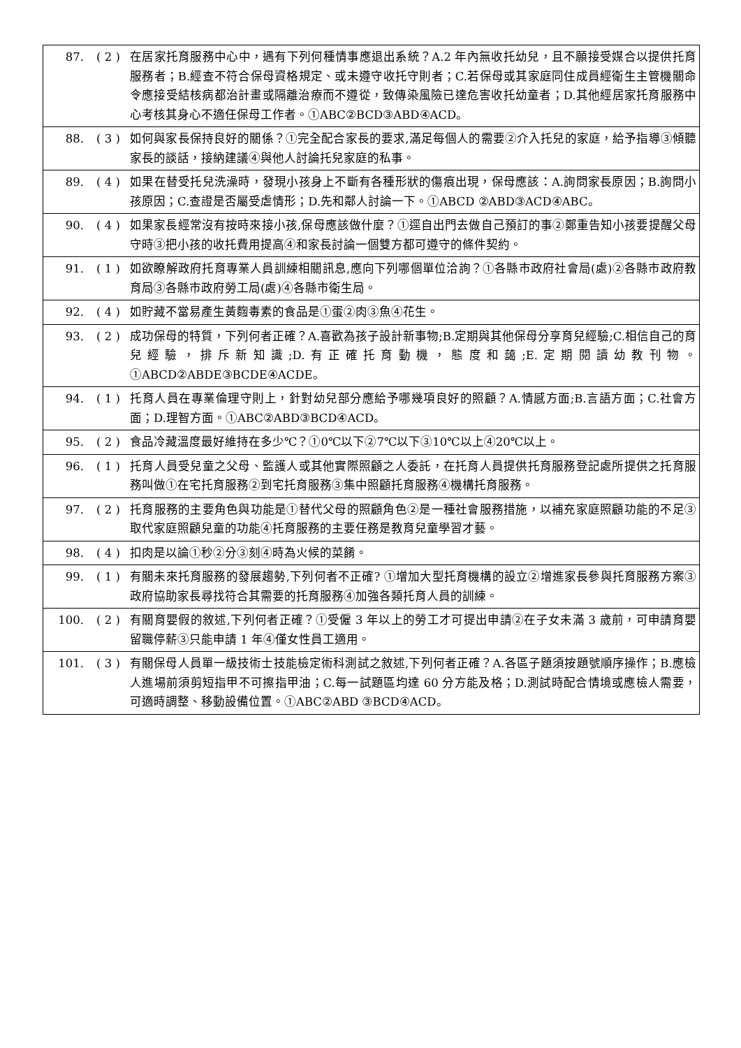| 87. | ( 2 ) | 在居家托育服務中心中，遇有下列何種情事應退出系統？A.2 年內無收托幼兒，且不願接受媒合以提供托育服務者；B.經查不符合保母資格規定、或未遵守收托守則者；C.若保母或其家庭同住成員經衛生主管機關命令應接受結核病都治計畫或隔離治療而不遵從，致傳染風險已達危害收托幼童者；D.其他經居家托育服務中心考核其身心不適任保母工作者。①ABC②BCD③ABD④ACD。 |
| 88. | ( 3 ) | 如何與家長保持良好的關係？①完全配合家長的要求,滿足每個人的需要②介入托兒的家庭，給予指導③傾聽家長的談話，接納建議④與他人討論托兒家庭的私事。 |
| 89. | ( 4 ) | 如果在替受托兒洗澡時，發現小孩身上不斷有各種形狀的傷痕出現，保母應該：A.詢問家長原因；B.詢問小孩原因；C.查證是否屬受虐情形；D.先和鄰人討論一下。①ABCD ②ABD③ACD④ABC。 |
| 90. | ( 4 ) | 如果家長經常沒有按時來接小孩,保母應該做什麼？①逕自出門去做自己預訂的事②鄭重告知小孩要提醒父母守時③把小孩的收托費用提高④和家長討論一個雙方都可遵守的條件契約。 |
| 91. | ( 1 ) | 如欲瞭解政府托育專業人員訓練相關訊息,應向下列哪個單位洽詢？①各縣市政府社會局(處)②各縣市政府教育局③各縣市政府勞工局(處)④各縣市衛生局。 |
| 92. | ( 4 ) | 如貯藏不當易產生黃麴毒素的食品是①蛋②肉③魚④花生。 |
| 93. | ( 2 ) | 成功保母的特質，下列何者正確？A.喜歡為孩子設計新事物;B.定期與其他保母分享育兒經驗;C.相信自己的育兒經驗，排斥新知識;D.有正確托育動機，態度和藹;E.定期閱讀幼教刊物。①ABCD②ABDE③BCDE④ACDE。 |
| 94. | ( 1 ) | 托育人員在專業倫理守則上，針對幼兒部分應給予哪幾項良好的照顧？A.情感方面;B.言語方面；C.社會方面；D.理智方面。①ABC②ABD③BCD④ACD。 |
| 95. | ( 2 ) | 食品冷藏溫度最好維持在多少℃？①0℃以下②7℃以下③10℃以上④20℃以上。 |
| 96. | ( 1 ) | 托育人員受兒童之父母、監護人或其他實際照顧之人委託，在托育人員提供托育服務登記處所提供之托育服務叫做①在宅托育服務②到宅托育服務③集中照顧托育服務④機構托育服務。 |
| 97. | ( 2 ) | 托育服務的主要角色與功能是①替代父母的照顧角色②是一種社會服務措施，以補充家庭照顧功能的不足③取代家庭照顧兒童的功能④托育服務的主要任務是教育兒童學習才藝。 |
| 98. | ( 4 ) | 扣肉是以論①秒②分③刻④時為火候的菜餚。 |
| 99. | ( 1 ) | 有關未來托育服務的發展趨勢,下列何者不正確? ①增加大型托育機構的設立②增進家長參與托育服務方案③政府協助家長尋找符合其需要的托育服務④加強各類托育人員的訓練。 |
| 100. | ( 2 ) | 有關育嬰假的敘述,下列何者正確？①受僱 3 年以上的勞工才可提出申請②在子女未滿 3 歲前，可申請育嬰留職停薪③只能申請 1 年④僅女性員工適用。 |
| 101. | ( 3 ) | 有關保母人員單一級技術士技能檢定術科測試之敘述,下列何者正確？A.各區子題須按題號順序操作；B.應檢人進場前須剪短指甲不可擦指甲油；C.每一試題區均達 60 分方能及格；D.測試時配合情境或應檢人需要，可適時調整、移動設備位置。①ABC②ABD ③BCD④ACD。 |